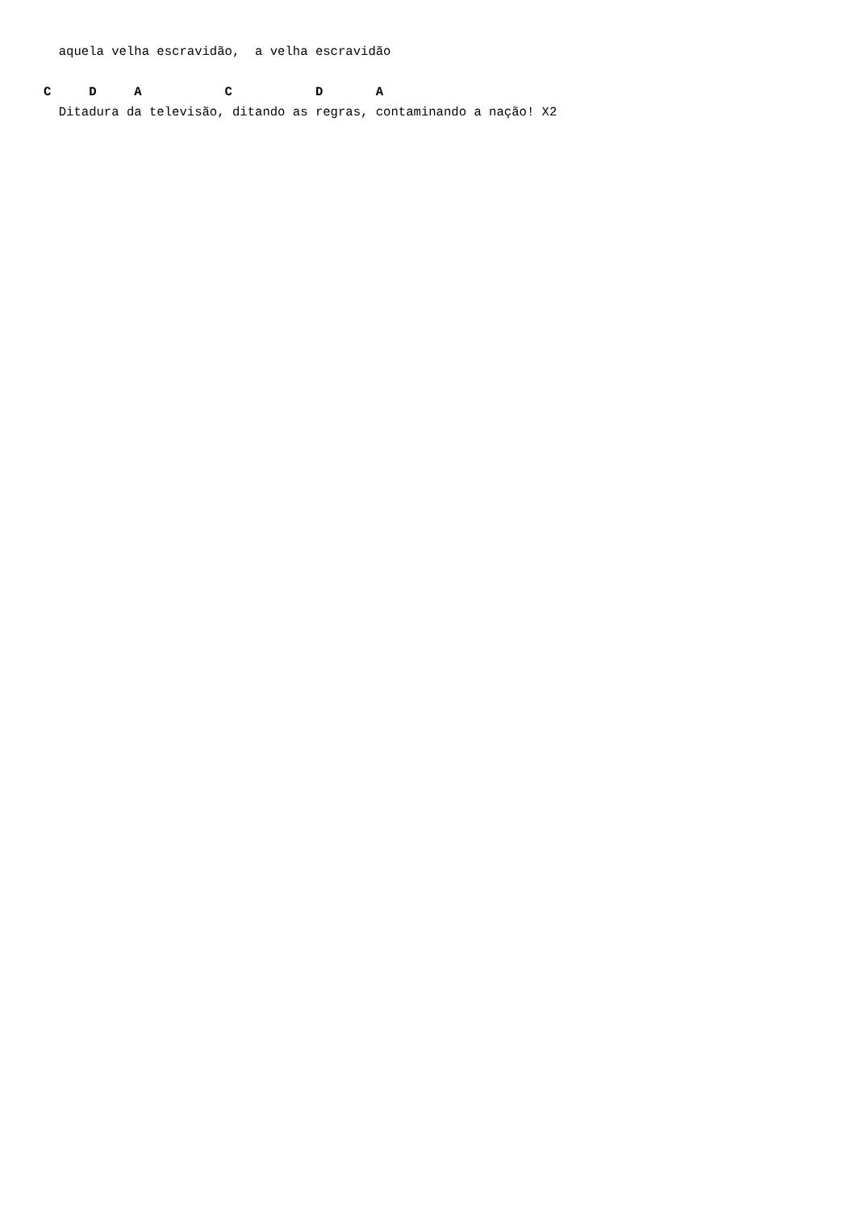aquela velha escravidão,  a velha escravidão

C     D     A           C           D       A
  Ditadura da televisão, ditando as regras, contaminando a nação! X2